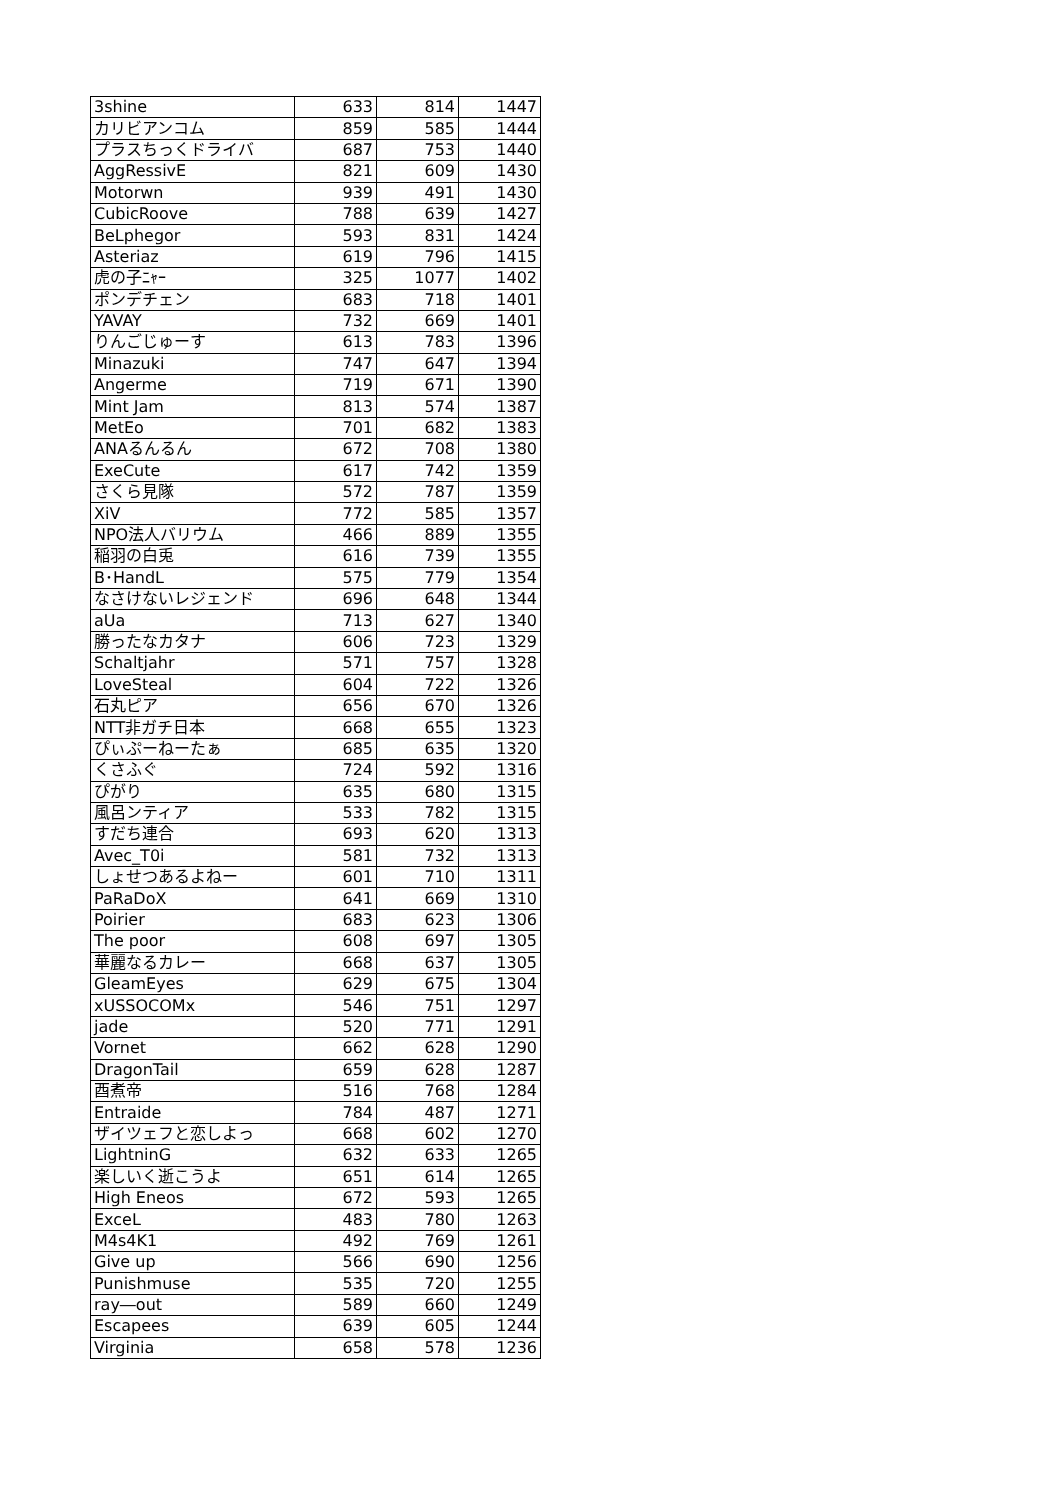| 3shine | 633 | 814 | 1447 |
| カリビアンコム | 859 | 585 | 1444 |
| プラスちっくドライバ | 687 | 753 | 1440 |
| AggRessivE | 821 | 609 | 1430 |
| Motorwn | 939 | 491 | 1430 |
| CubicRoove | 788 | 639 | 1427 |
| BeLphegor | 593 | 831 | 1424 |
| Asteriaz | 619 | 796 | 1415 |
| 虎の子ﾆｬｰ | 325 | 1077 | 1402 |
| ポンデチェン | 683 | 718 | 1401 |
| YAVAY | 732 | 669 | 1401 |
| りんごじゅーす | 613 | 783 | 1396 |
| Minazuki | 747 | 647 | 1394 |
| Angerme | 719 | 671 | 1390 |
| Mint Jam | 813 | 574 | 1387 |
| MetEo | 701 | 682 | 1383 |
| ANAるんるん | 672 | 708 | 1380 |
| ExeCute | 617 | 742 | 1359 |
| さくら見隊 | 572 | 787 | 1359 |
| XiV | 772 | 585 | 1357 |
| NPO法人バリウム | 466 | 889 | 1355 |
| 稲羽の白兎 | 616 | 739 | 1355 |
| B･HandL | 575 | 779 | 1354 |
| なさけないレジェンド | 696 | 648 | 1344 |
| aUa | 713 | 627 | 1340 |
| 勝ったなカタナ | 606 | 723 | 1329 |
| Schaltjahr | 571 | 757 | 1328 |
| LoveSteal | 604 | 722 | 1326 |
| 石丸ピア | 656 | 670 | 1326 |
| NTT非ガチ日本 | 668 | 655 | 1323 |
| ぴぃぷーねーたぁ | 685 | 635 | 1320 |
| くさふぐ | 724 | 592 | 1316 |
| ぴがり | 635 | 680 | 1315 |
| 風呂ンティア | 533 | 782 | 1315 |
| すだち連合 | 693 | 620 | 1313 |
| Avec_T0i | 581 | 732 | 1313 |
| しょせつあるよねー | 601 | 710 | 1311 |
| PaRaDoX | 641 | 669 | 1310 |
| Poirier | 683 | 623 | 1306 |
| The poor | 608 | 697 | 1305 |
| 華麗なるカレー | 668 | 637 | 1305 |
| GleamEyes | 629 | 675 | 1304 |
| xUSSOCOMx | 546 | 751 | 1297 |
| jade | 520 | 771 | 1291 |
| Vornet | 662 | 628 | 1290 |
| DragonTail | 659 | 628 | 1287 |
| 酉煮帝 | 516 | 768 | 1284 |
| Entraide | 784 | 487 | 1271 |
| ザイツェフと恋しよっ | 668 | 602 | 1270 |
| LightninG | 632 | 633 | 1265 |
| 楽しいく逝こうよ | 651 | 614 | 1265 |
| High Eneos | 672 | 593 | 1265 |
| ExceL | 483 | 780 | 1263 |
| M4s4K1 | 492 | 769 | 1261 |
| Give up | 566 | 690 | 1256 |
| Punishmuse | 535 | 720 | 1255 |
| ray―out | 589 | 660 | 1249 |
| Escapees | 639 | 605 | 1244 |
| Virginia | 658 | 578 | 1236 |